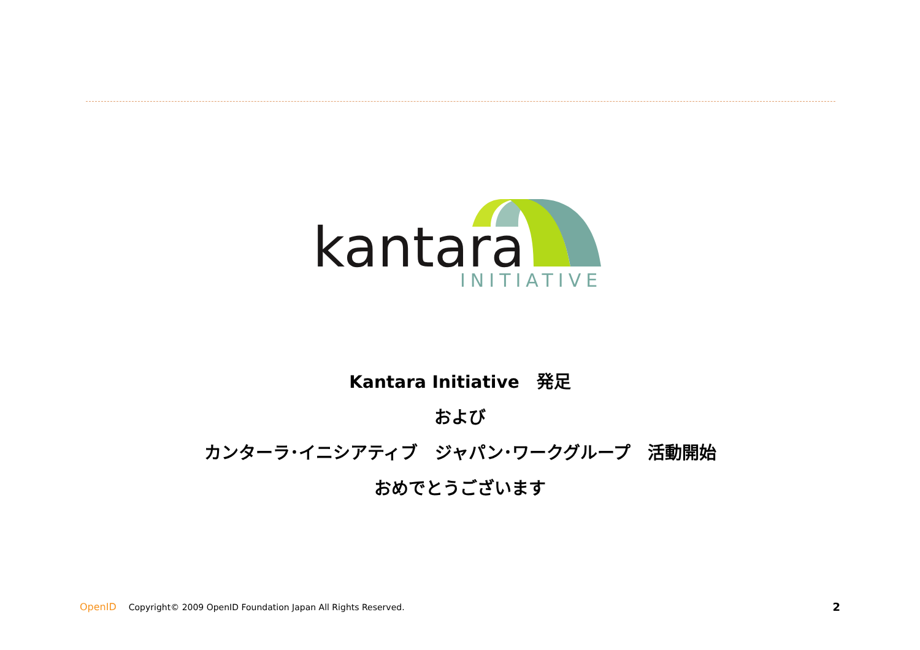kantara
INITIATIVE
Kantara Initiative　発足
および
カンターラ･イニシアティブ　ジャパン･ワークグループ　活動開始
おめでとうございます
OpenID Copyright© 2009 OpenID Foundation Japan All Rights Reserved. 2